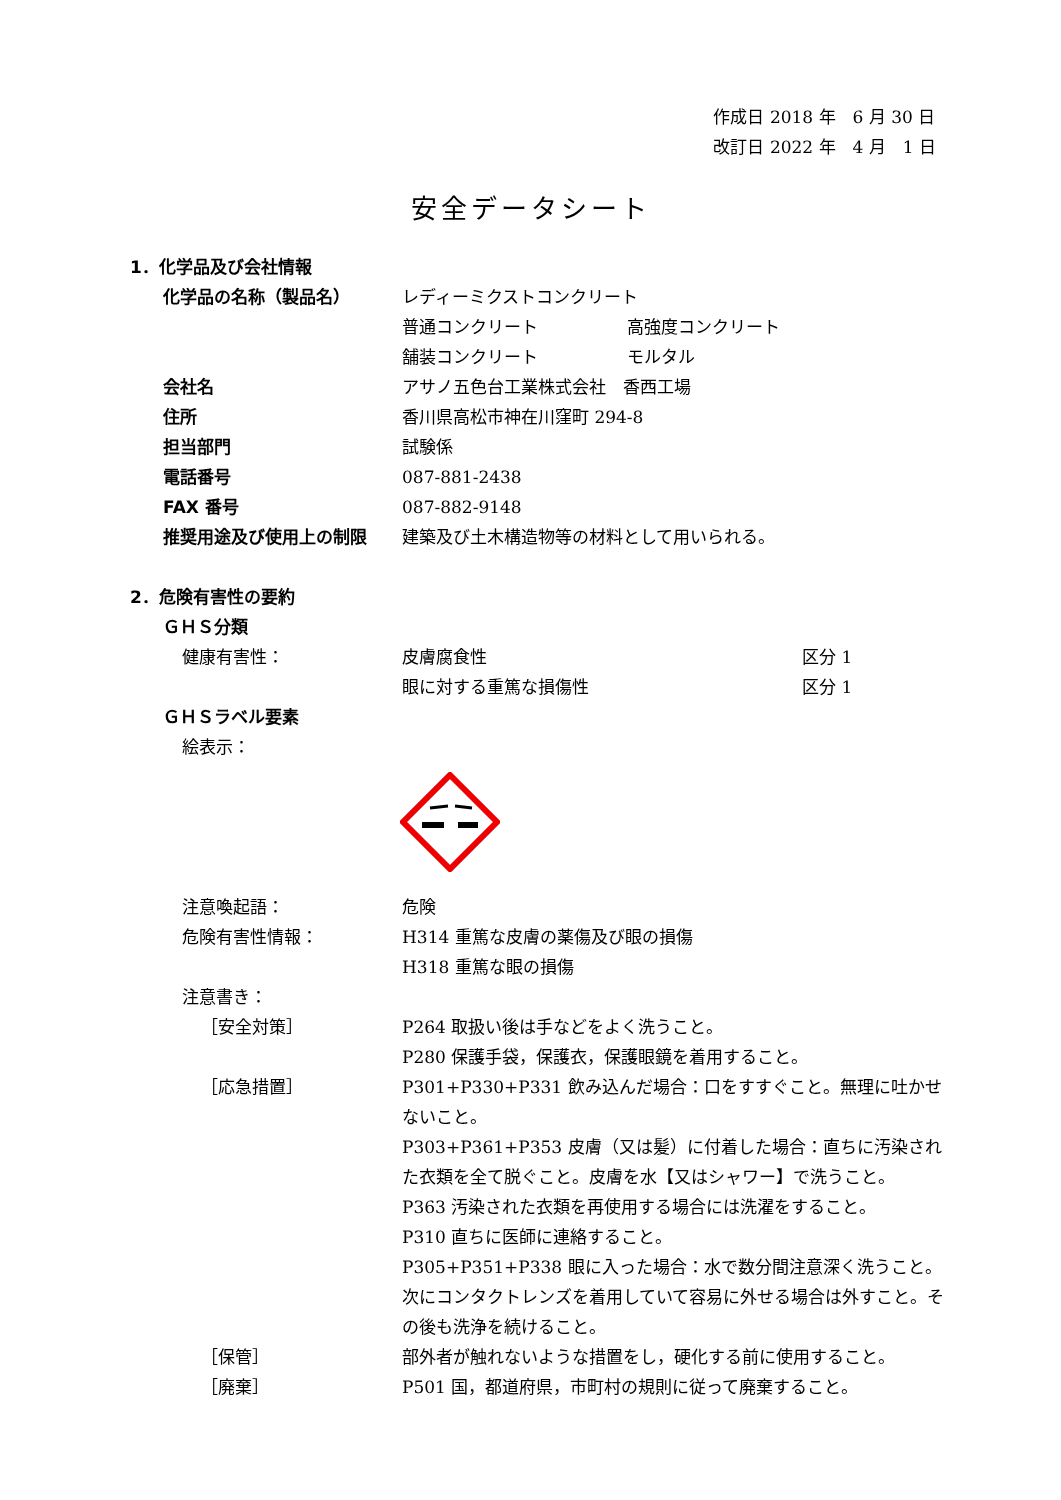作成日 2018 年　6 月 30 日
改訂日 2022 年　4 月　1 日
安全データシート
1．化学品及び会社情報
化学品の名称（製品名） レディーミクストコンクリート
普通コンクリート 高強度コンクリート
舗装コンクリート モルタル
会社名 アサノ五色台工業株式会社　香西工場
住所 香川県高松市神在川窪町 294-8
担当部門 試験係
電話番号 087-881-2438
FAX 番号 087-882-9148
推奨用途及び使用上の制限 建築及び土木構造物等の材料として用いられる。
2．危険有害性の要約
ＧＨＳ分類
健康有害性： 皮膚腐食性 区分 1
眼に対する重篤な損傷性 区分 1
ＧＨＳラベル要素
絵表示：
注意喚起語： 危険
危険有害性情報： H314 重篤な皮膚の薬傷及び眼の損傷
H318 重篤な眼の損傷
注意書き：
［安全対策］ P264 取扱い後は手などをよく洗うこと。
P280 保護手袋，保護衣，保護眼鏡を着用すること。
［応急措置］ P301+P330+P331 飲み込んだ場合：口をすすぐこと。無理に吐かせないこと。
P303+P361+P353 皮膚（又は髪）に付着した場合：直ちに汚染された衣類を全て脱ぐこと。皮膚を水【又はシャワー】で洗うこと。
P363 汚染された衣類を再使用する場合には洗濯をすること。
P310 直ちに医師に連絡すること。
P305+P351+P338 眼に入った場合：水で数分間注意深く洗うこと。次にコンタクトレンズを着用していて容易に外せる場合は外すこと。その後も洗浄を続けること。
［保管］ 部外者が触れないような措置をし，硬化する前に使用すること。
［廃棄］ P501 国，都道府県，市町村の規則に従って廃棄すること。